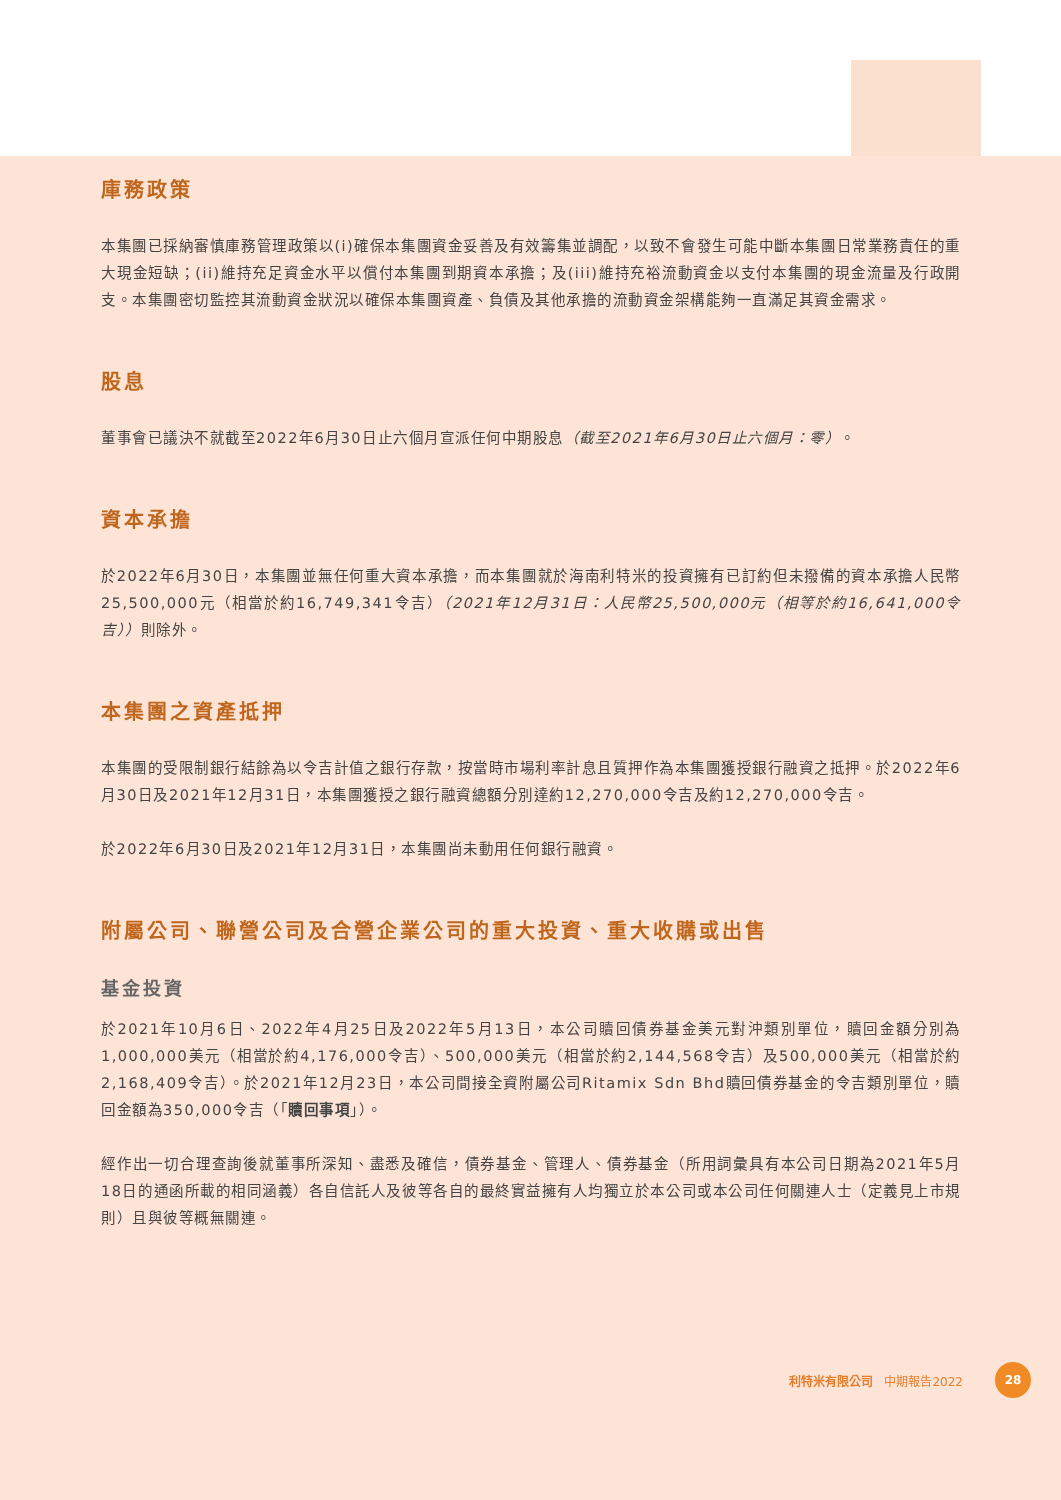庫務政策
本集團已採納審慎庫務管理政策以(i)確保本集團資金妥善及有效籌集並調配，以致不會發生可能中斷本集團日常業務責任的重大現金短缺；(ii)維持充足資金水平以償付本集團到期資本承擔；及(iii)維持充裕流動資金以支付本集團的現金流量及行政開支。本集團密切監控其流動資金狀況以確保本集團資產、負債及其他承擔的流動資金架構能夠一直滿足其資金需求。
股息
董事會已議決不就截至2022年6月30日止六個月宣派任何中期股息（截至2021年6月30日止六個月：零）。
資本承擔
於2022年6月30日，本集團並無任何重大資本承擔，而本集團就於海南利特米的投資擁有已訂約但未撥備的資本承擔人民幣25,500,000元（相當於約16,749,341令吉）（2021年12月31日：人民幣25,500,000元（相等於約16,641,000令吉））則除外。
本集團之資產抵押
本集團的受限制銀行結餘為以令吉計值之銀行存款，按當時市場利率計息且質押作為本集團獲授銀行融資之抵押。於2022年6月30日及2021年12月31日，本集團獲授之銀行融資總額分別達約12,270,000令吉及約12,270,000令吉。
於2022年6月30日及2021年12月31日，本集團尚未動用任何銀行融資。
附屬公司、聯營公司及合營企業公司的重大投資、重大收購或出售
基金投資
於2021年10月6日、2022年4月25日及2022年5月13日，本公司贖回債券基金美元對沖類別單位，贖回金額分別為1,000,000美元（相當於約4,176,000令吉）、500,000美元（相當於約2,144,568令吉）及500,000美元（相當於約2,168,409令吉）。於2021年12月23日，本公司間接全資附屬公司Ritamix Sdn Bhd贖回債券基金的令吉類別單位，贖回金額為350,000令吉（「贖回事項」）。
經作出一切合理查詢後就董事所深知、盡悉及確信，債券基金、管理人、債券基金（所用詞彙具有本公司日期為2021年5月18日的通函所載的相同涵義）各自信託人及彼等各自的最終實益擁有人均獨立於本公司或本公司任何關連人士（定義見上市規則）且與彼等概無關連。
利特米有限公司 中期報告2022
28